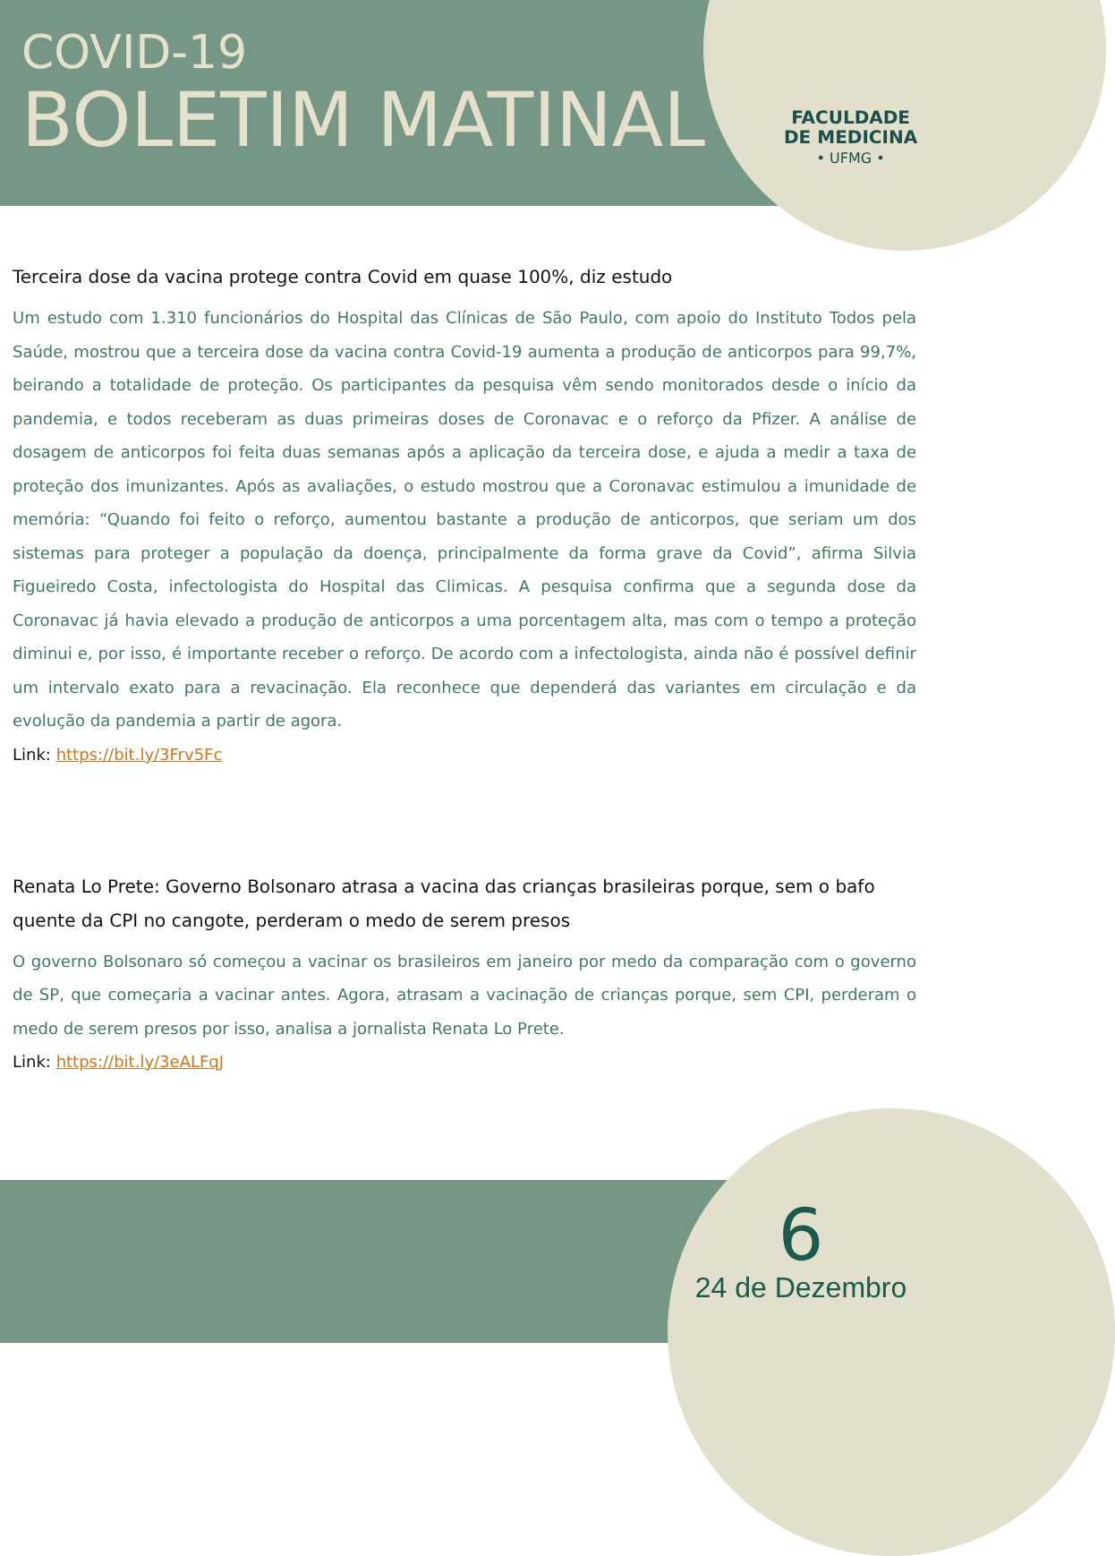COVID-19
BOLETIM MATINAL
FACULDADE
DE MEDICINA
• UFMG •
Terceira dose da vacina protege contra Covid em quase 100%, diz estudo
Um estudo com 1.310 funcionários do Hospital das Clínicas de São Paulo, com apoio do Instituto Todos pela Saúde, mostrou que a terceira dose da vacina contra Covid-19 aumenta a produção de anticorpos para 99,7%, beirando a totalidade de proteção. Os participantes da pesquisa vêm sendo monitorados desde o início da pandemia, e todos receberam as duas primeiras doses de Coronavac e o reforço da Pfizer. A análise de dosagem de anticorpos foi feita duas semanas após a aplicação da terceira dose, e ajuda a medir a taxa de proteção dos imunizantes. Após as avaliações, o estudo mostrou que a Coronavac estimulou a imunidade de memória: “Quando foi feito o reforço, aumentou bastante a produção de anticorpos, que seriam um dos sistemas para proteger a população da doença, principalmente da forma grave da Covid”, afirma Silvia Figueiredo Costa, infectologista do Hospital das Climicas. A pesquisa confirma que a segunda dose da Coronavac já havia elevado a produção de anticorpos a uma porcentagem alta, mas com o tempo a proteção diminui e, por isso, é importante receber o reforço. De acordo com a infectologista, ainda não é possível definir um intervalo exato para a revacinação. Ela reconhece que dependerá das variantes em circulação e da evolução da pandemia a partir de agora.
Link: https://bit.ly/3Frv5Fc
Renata Lo Prete: Governo Bolsonaro atrasa a vacina das crianças brasileiras porque, sem o bafo quente da CPI no cangote, perderam o medo de serem presos
O governo Bolsonaro só começou a vacinar os brasileiros em janeiro por medo da comparação com o governo de SP, que começaria a vacinar antes. Agora, atrasam a vacinação de crianças porque, sem CPI, perderam o medo de serem presos por isso, analisa a jornalista Renata Lo Prete.
Link: https://bit.ly/3eALFqJ
6
24 de Dezembro